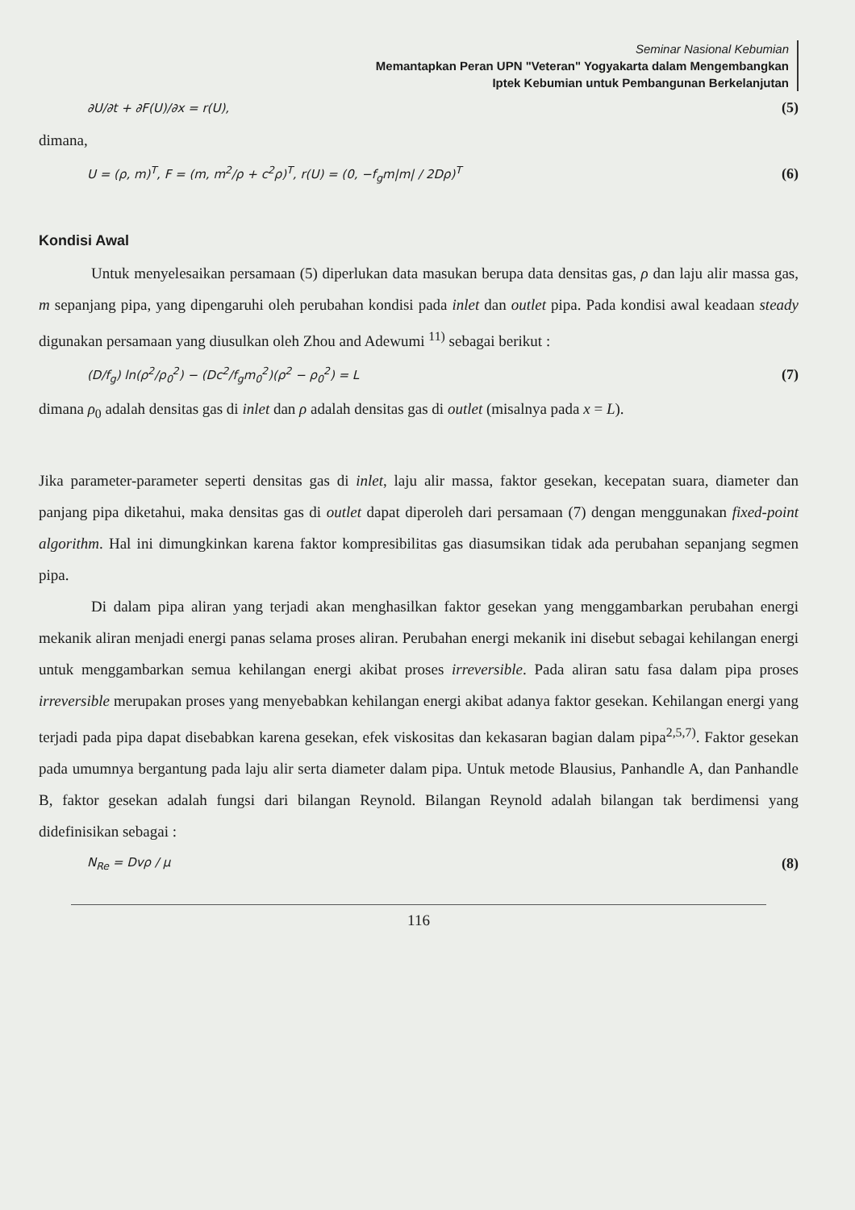Seminar Nasional Kebumian
Memantapkan Peran UPN "Veteran" Yogyakarta dalam Mengembangkan
Iptek Kebumian untuk Pembangunan Berkelanjutan
∂U/∂t + ∂F(U)/∂x = r(U), (5)
dimana,
U = (ρ, m)<sup>T</sup>, F = (m, m<sup>2</sup>/ρ + c<sup>2</sup>ρ)<sup>T</sup>, r(U) = (0, −f<sub>g</sub>m|m| / 2Dρ)<sup>T</sup> (6)
Kondisi Awal
Untuk menyelesaikan persamaan (5) diperlukan data masukan berupa data densitas gas, ρ dan laju alir massa gas, m sepanjang pipa, yang dipengaruhi oleh perubahan kondisi pada inlet dan outlet pipa. Pada kondisi awal keadaan steady digunakan persamaan yang diusulkan oleh Zhou and Adewumi <sup>11)</sup> sebagai berikut :
(D/f<sub>g</sub>) ln(ρ<sup>2</sup>/ρ<sub>0</sub><sup>2</sup>) − (Dc<sup>2</sup>/f<sub>g</sub>m<sub>0</sub><sup>2</sup>)(ρ<sup>2</sup> − ρ<sub>0</sub><sup>2</sup>) = L (7)
dimana ρ<sub>0</sub> adalah densitas gas di inlet dan ρ adalah densitas gas di outlet (misalnya pada x = L).
Jika parameter-parameter seperti densitas gas di inlet, laju alir massa, faktor gesekan, kecepatan suara, diameter dan panjang pipa diketahui, maka densitas gas di outlet dapat diperoleh dari persamaan (7) dengan menggunakan fixed-point algorithm. Hal ini dimungkinkan karena faktor kompresibilitas gas diasumsikan tidak ada perubahan sepanjang segmen pipa.
Di dalam pipa aliran yang terjadi akan menghasilkan faktor gesekan yang menggambarkan perubahan energi mekanik aliran menjadi energi panas selama proses aliran. Perubahan energi mekanik ini disebut sebagai kehilangan energi untuk menggambarkan semua kehilangan energi akibat proses irreversible. Pada aliran satu fasa dalam pipa proses irreversible merupakan proses yang menyebabkan kehilangan energi akibat adanya faktor gesekan. Kehilangan energi yang terjadi pada pipa dapat disebabkan karena gesekan, efek viskositas dan kekasaran bagian dalam pipa<sup>2,5,7)</sup>. Faktor gesekan pada umumnya bergantung pada laju alir serta diameter dalam pipa. Untuk metode Blausius, Panhandle A, dan Panhandle B, faktor gesekan adalah fungsi dari bilangan Reynold. Bilangan Reynold adalah bilangan tak berdimensi yang didefinisikan sebagai :
N<sub>Re</sub> = Dvρ / μ (8)
116